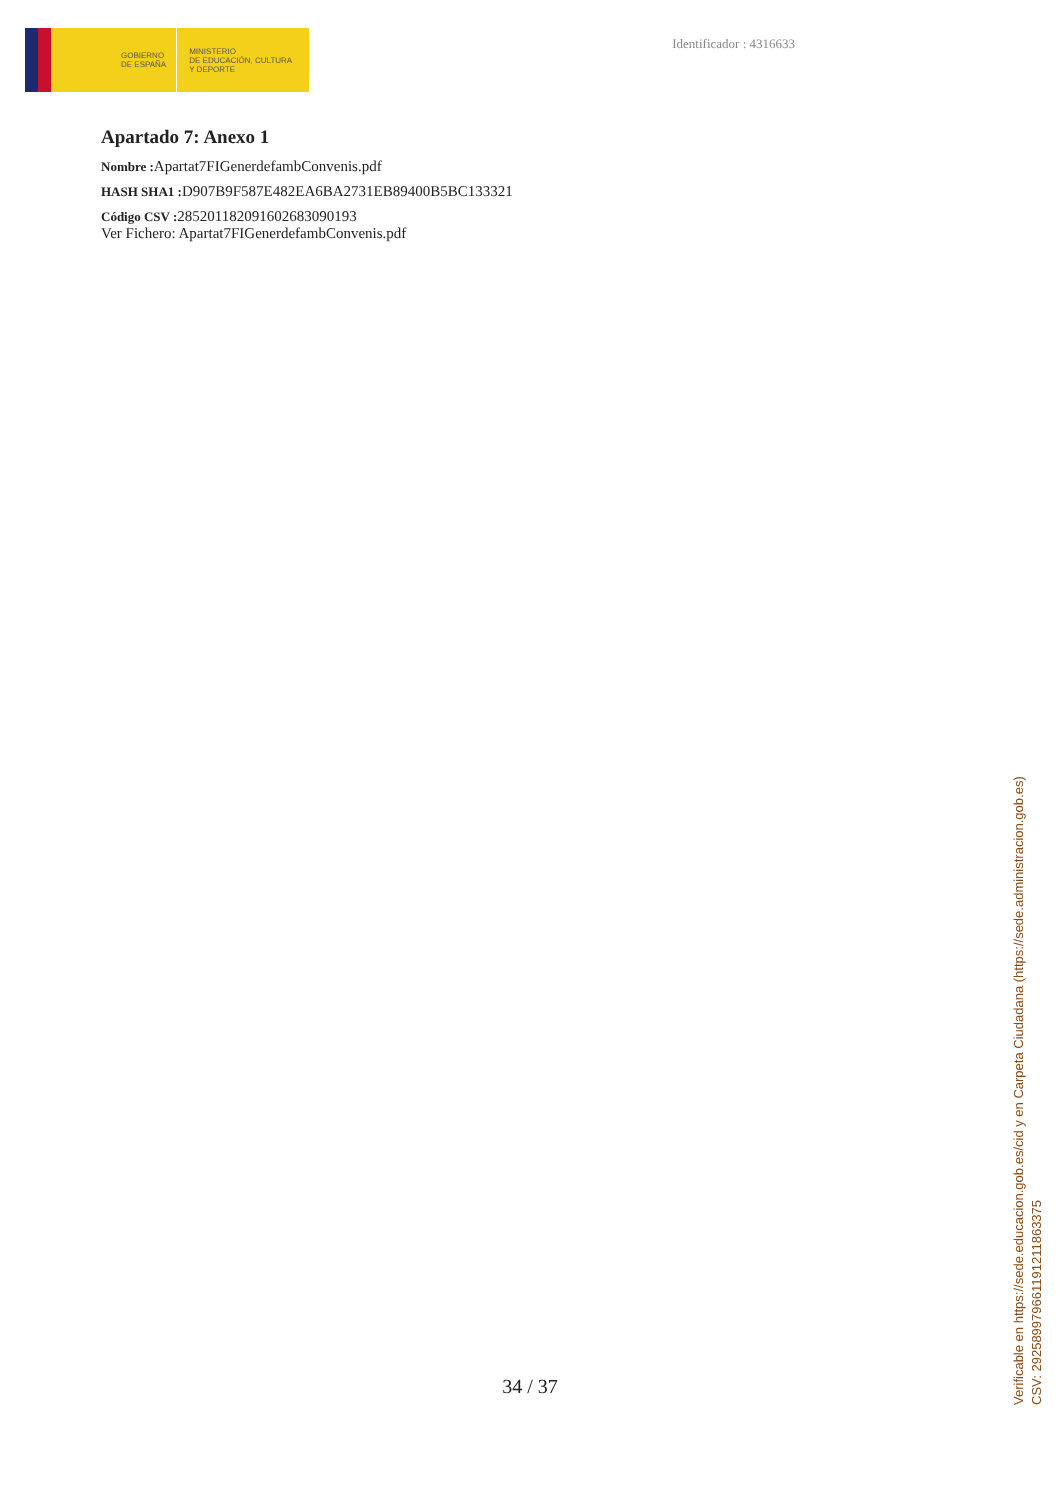GOBIERNO
DE ESPAÑA
MINISTERIO
DE EDUCACIÓN, CULTURA
Y DEPORTE
Identificador : 4316633
Apartado 7: Anexo 1
Nombre : Apartat7FIGenerdefambConvenis.pdf
HASH SHA1 : D907B9F587E482EA6BA2731EB89400B5BC133321
Código CSV : 285201182091602683090193
Ver Fichero: Apartat7FIGenerdefambConvenis.pdf
34 / 37
Verificable en https://sede.educacion.gob.es/cid y en Carpeta Ciudadana (https://sede.administracion.gob.es)
CSV: 292589979661191211863375